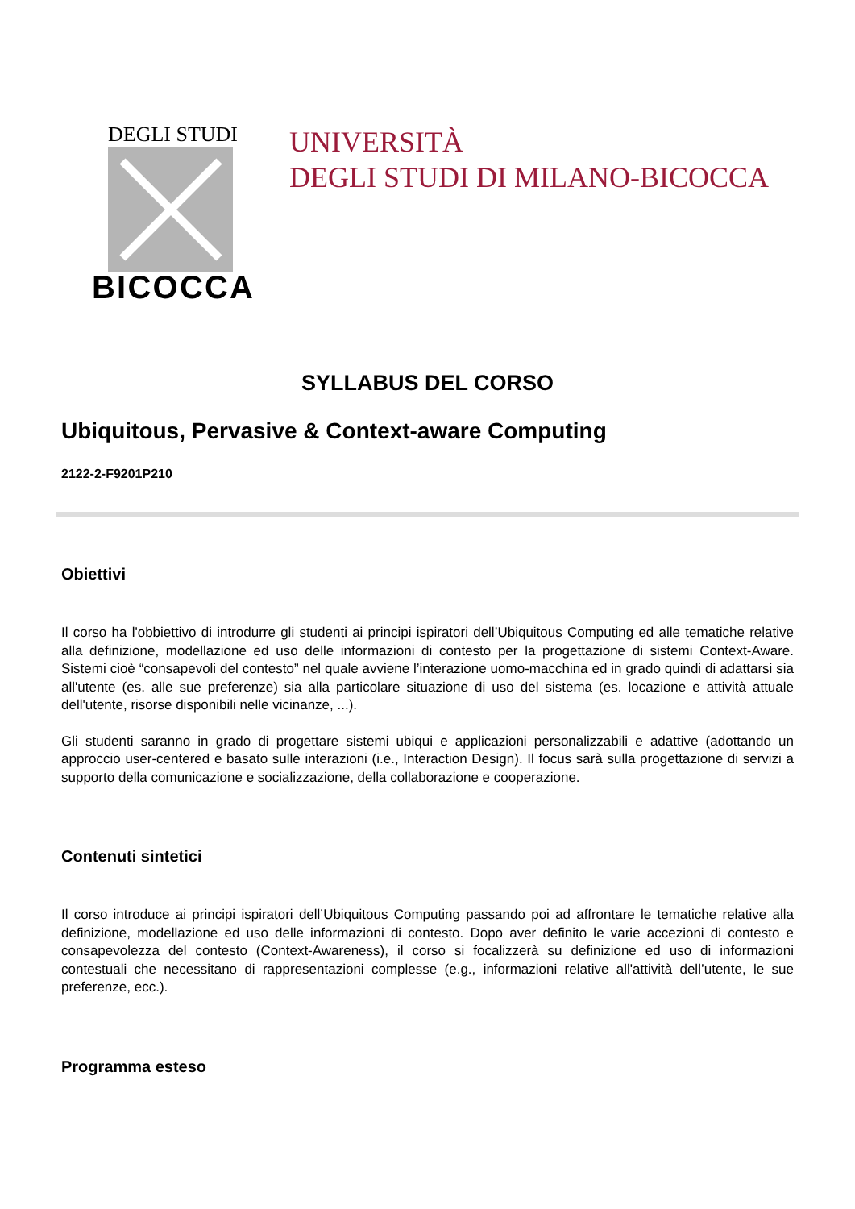DEGLI STUDI
BICOCCA
UNIVERSITÀ
DEGLI STUDI DI MILANO-BICOCCA
SYLLABUS DEL CORSO
Ubiquitous, Pervasive & Context-aware Computing
2122-2-F9201P210
Obiettivi
Il corso ha l'obbiettivo di introdurre gli studenti ai principi ispiratori dell’Ubiquitous Computing ed alle tematiche relative alla definizione, modellazione ed uso delle informazioni di contesto per la progettazione di sistemi Context-Aware. Sistemi cioè “consapevoli del contesto” nel quale avviene l’interazione uomo-macchina ed in grado quindi di adattarsi sia all'utente (es. alle sue preferenze) sia alla particolare situazione di uso del sistema (es. locazione e attività attuale dell'utente, risorse disponibili nelle vicinanze, ...).
Gli studenti saranno in grado di progettare sistemi ubiqui e applicazioni personalizzabili e adattive (adottando un approccio user-centered e basato sulle interazioni (i.e., Interaction Design). Il focus sarà sulla progettazione di servizi a supporto della comunicazione e socializzazione, della collaborazione e cooperazione.
Contenuti sintetici
Il corso introduce ai principi ispiratori dell’Ubiquitous Computing passando poi ad affrontare le tematiche relative alla definizione, modellazione ed uso delle informazioni di contesto. Dopo aver definito le varie accezioni di contesto e consapevolezza del contesto (Context-Awareness), il corso si focalizzerà su definizione ed uso di informazioni contestuali che necessitano di rappresentazioni complesse (e.g., informazioni relative all'attività dell’utente, le sue preferenze, ecc.).
Programma esteso